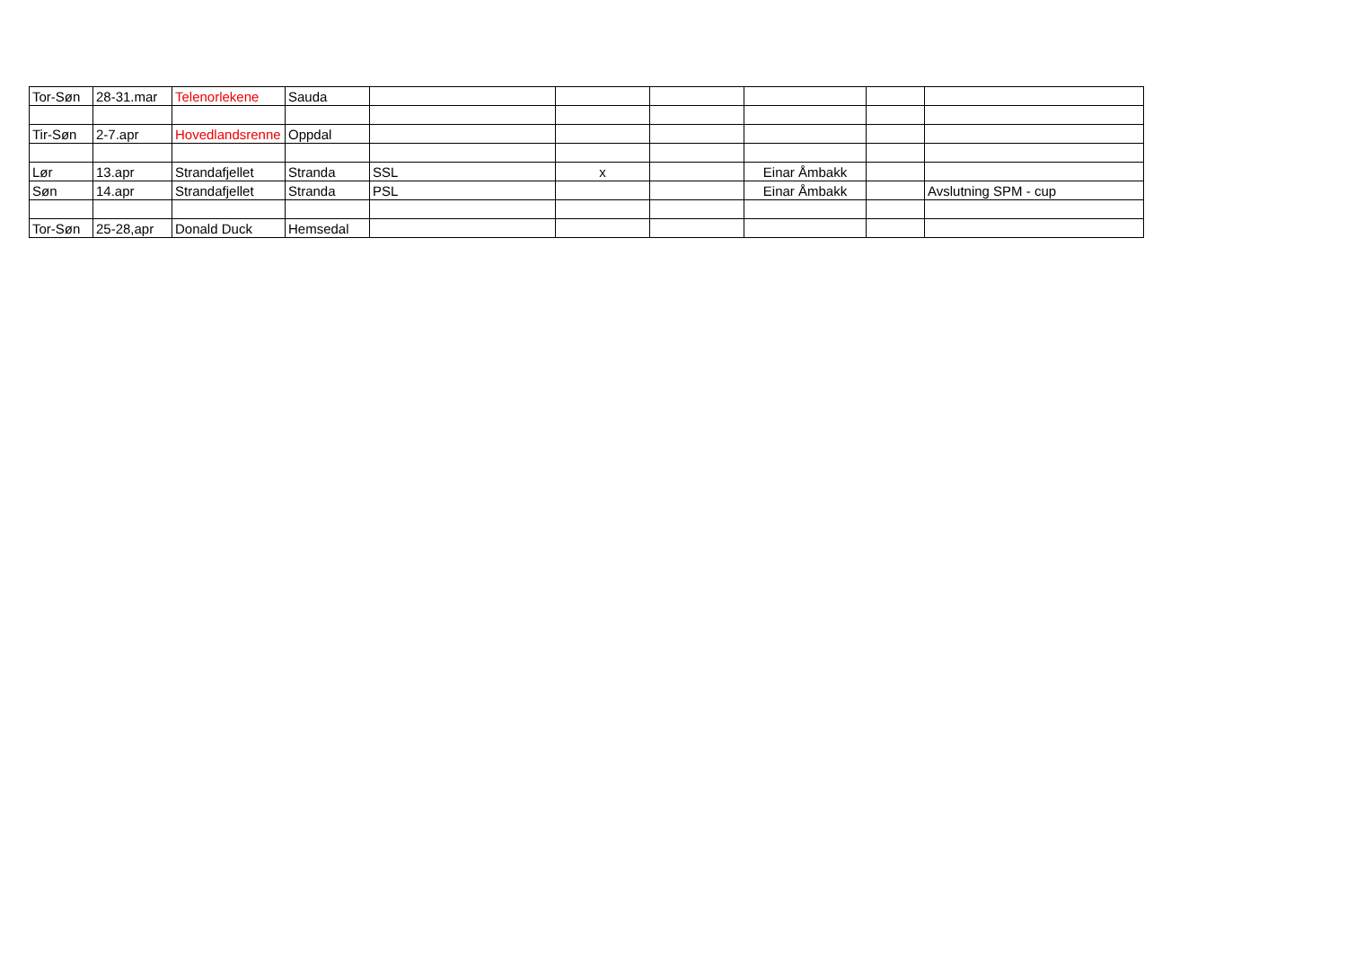| Tor-Søn | 28-31.mar | Telenorlekene | Sauda | | | | | | |
| Tir-Søn | 2-7.apr | Hovedlandsrenne | Oppdal | | | | | | |
| Lør | 13.apr | Strandafjellet | Stranda | SSL | x | | Einar Åmbakk | | |
| Søn | 14.apr | Strandafjellet | Stranda | PSL | | | Einar Åmbakk | | Avslutning SPM - cup |
| Tor-Søn | 25-28,apr | Donald Duck | Hemsedal | | | | | | |